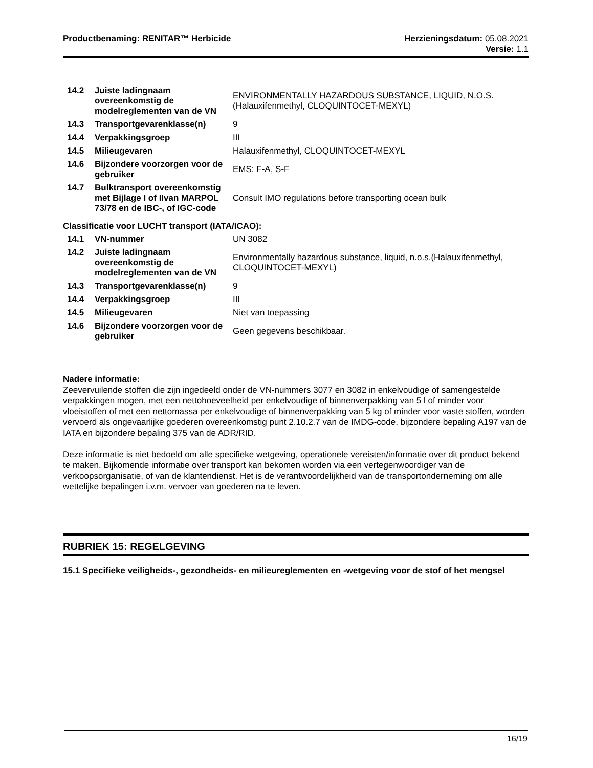Productbenaming: RENITAR™ Herbicide
Herzieningsdatum: 05.08.2021
Versie: 1.1
| 14.2 | Juiste ladingnaam overeenkomstig de modelreglementen van de VN | ENVIRONMENTALLY HAZARDOUS SUBSTANCE, LIQUID, N.O.S.(Halauxifenmethyl, CLOQUINTOCET-MEXYL) |
| 14.3 | Transportgevarenklasse(n) | 9 |
| 14.4 | Verpakkingsgroep | III |
| 14.5 | Milieugevaren | Halauxifenmethyl, CLOQUINTOCET-MEXYL |
| 14.6 | Bijzondere voorzorgen voor de gebruiker | EMS: F-A, S-F |
| 14.7 | Bulktransport overeenkomstig met Bijlage I of IIvan MARPOL 73/78 en de IBC-, of IGC-code | Consult IMO regulations before transporting ocean bulk |
Classificatie voor LUCHT transport (IATA/ICAO):
| 14.1 | VN-nummer | UN 3082 |
| 14.2 | Juiste ladingnaam overeenkomstig de modelreglementen van de VN | Environmentally hazardous substance, liquid, n.o.s.(Halauxifenmethyl, CLOQUINTOCET-MEXYL) |
| 14.3 | Transportgevarenklasse(n) | 9 |
| 14.4 | Verpakkingsgroep | III |
| 14.5 | Milieugevaren | Niet van toepassing |
| 14.6 | Bijzondere voorzorgen voor de gebruiker | Geen gegevens beschikbaar. |
Nadere informatie:
Zeevervuilende stoffen die zijn ingedeeld onder de VN-nummers 3077 en 3082 in enkelvoudige of samengestelde verpakkingen mogen, met een nettohoeveelheid per enkelvoudige of binnenverpakking van 5 l of minder voor vloeistoffen of met een nettomassa per enkelvoudige of binnenverpakking van 5 kg of minder voor vaste stoffen, worden vervoerd als ongevaarlijke goederen overeenkomstig punt 2.10.2.7 van de IMDG-code, bijzondere bepaling A197 van de IATA en bijzondere bepaling 375 van de ADR/RID.
Deze informatie is niet bedoeld om alle specifieke wetgeving, operationele vereisten/informatie over dit product bekend te maken. Bijkomende informatie over transport kan bekomen worden via een vertegenwoordiger van de verkoopsorganisatie, of van de klantendienst. Het is de verantwoordelijkheid van de transportonderneming om alle wettelijke bepalingen i.v.m. vervoer van goederen na te leven.
RUBRIEK 15: REGELGEVING
15.1 Specifieke veiligheids-, gezondheids- en milieureglementen en -wetgeving voor de stof of het mengsel
16/19